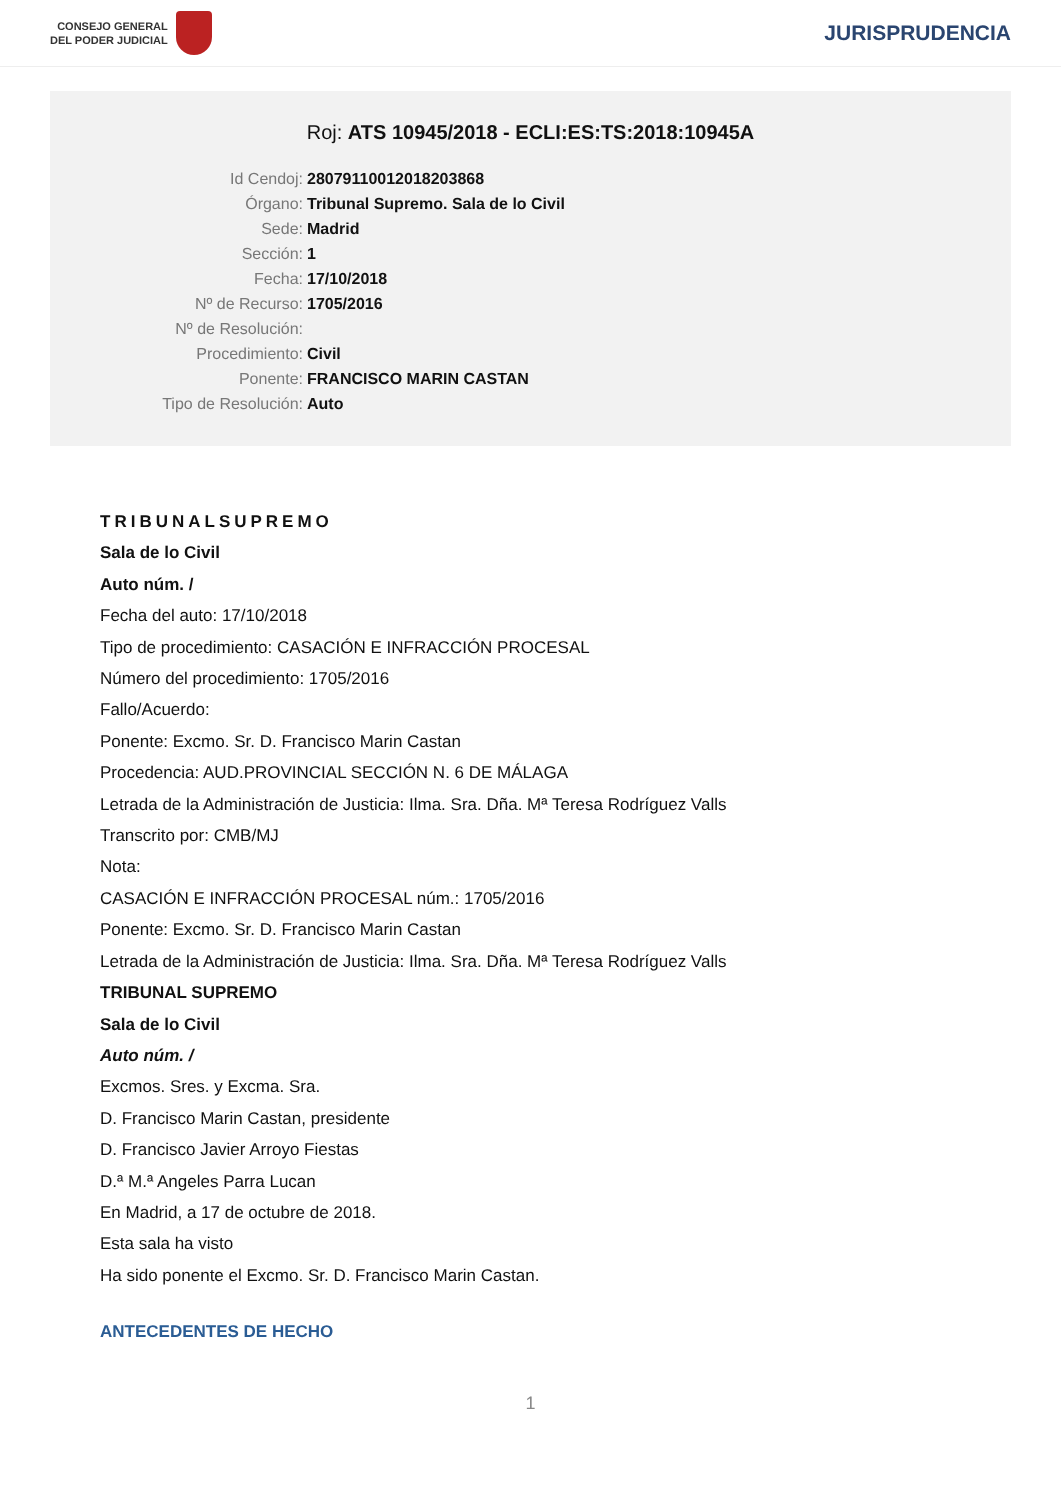CONSEJO GENERAL
DEL PODER JUDICIAL
JURISPRUDENCIA
Roj: ATS 10945/2018 - ECLI:ES:TS:2018:10945A
Id Cendoj: 28079110012018203868
Órgano: Tribunal Supremo. Sala de lo Civil
Sede: Madrid
Sección: 1
Fecha: 17/10/2018
Nº de Recurso: 1705/2016
Nº de Resolución:
Procedimiento: Civil
Ponente: FRANCISCO MARIN CASTAN
Tipo de Resolución: Auto
TRIBUNALSUPREMO
Sala de lo Civil
Auto núm. /
Fecha del auto: 17/10/2018
Tipo de procedimiento: CASACIÓN E INFRACCIÓN PROCESAL
Número del procedimiento: 1705/2016
Fallo/Acuerdo:
Ponente: Excmo. Sr. D. Francisco Marin Castan
Procedencia: AUD.PROVINCIAL SECCIÓN N. 6 DE MÁLAGA
Letrada de la Administración de Justicia: Ilma. Sra. Dña. Mª Teresa Rodríguez Valls
Transcrito por: CMB/MJ
Nota:
CASACIÓN E INFRACCIÓN PROCESAL núm.: 1705/2016
Ponente: Excmo. Sr. D. Francisco Marin Castan
Letrada de la Administración de Justicia: Ilma. Sra. Dña. Mª Teresa Rodríguez Valls
TRIBUNAL SUPREMO
Sala de lo Civil
Auto núm. /
Excmos. Sres. y Excma. Sra.
D. Francisco Marin Castan, presidente
D. Francisco Javier Arroyo Fiestas
D.ª M.ª Angeles Parra Lucan
En Madrid, a 17 de octubre de 2018.
Esta sala ha visto
Ha sido ponente el Excmo. Sr. D. Francisco Marin Castan.
ANTECEDENTES DE HECHO
1